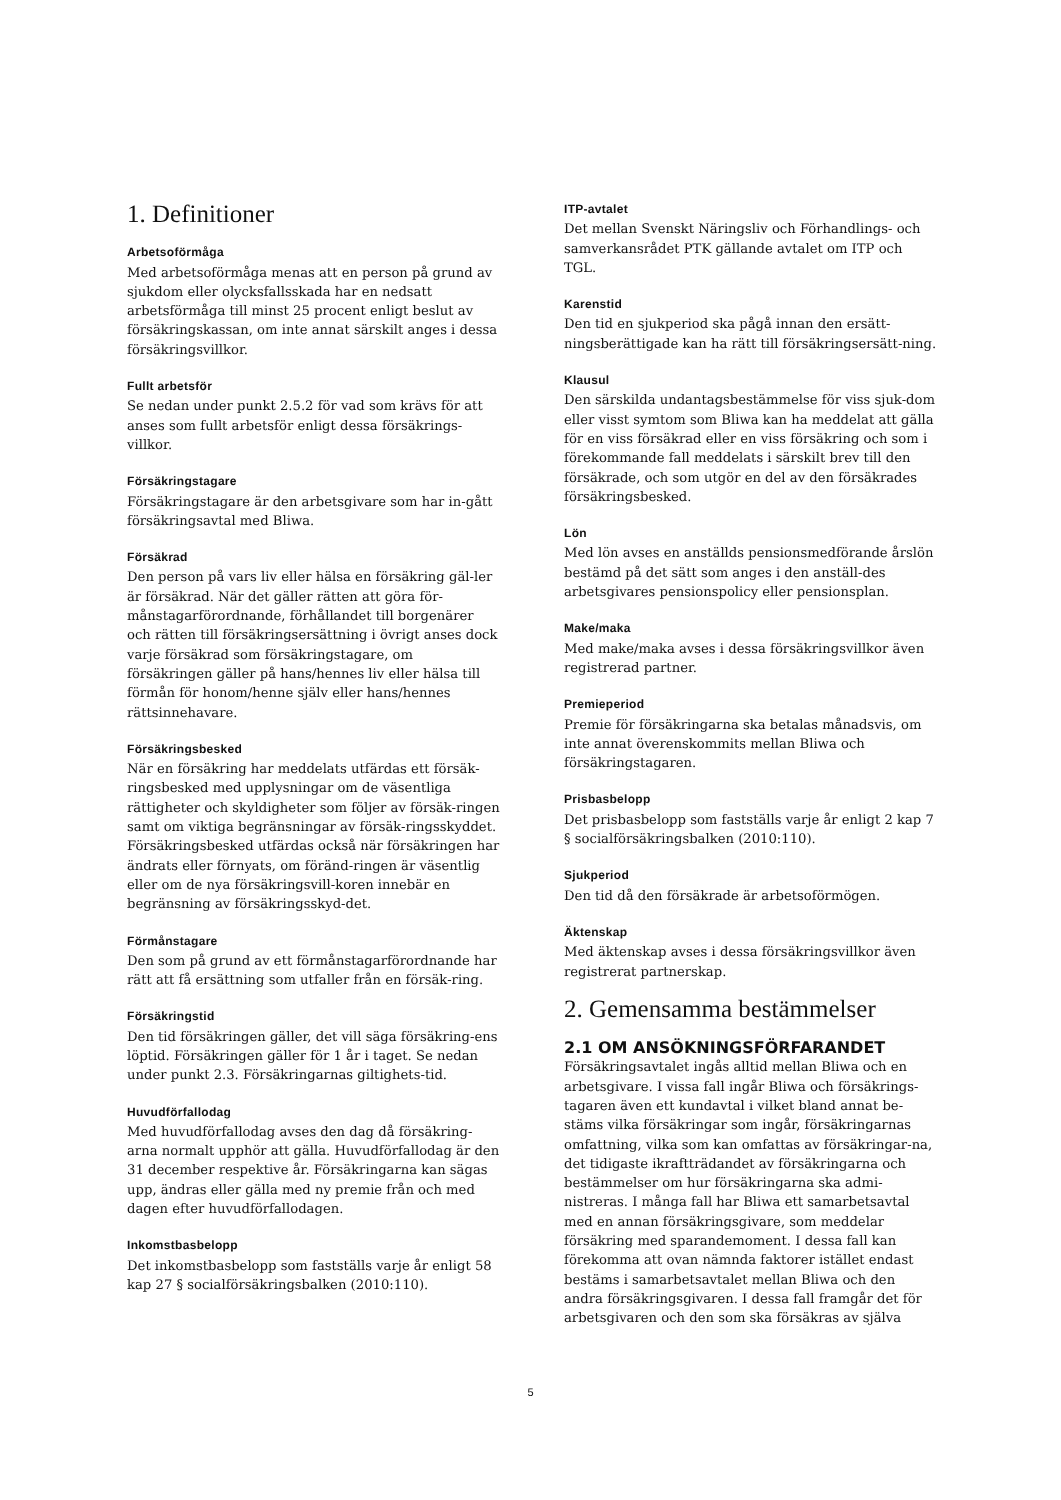1. Definitioner
Arbetsoförmåga
Med arbetsoförmåga menas att en person på grund av sjukdom eller olycksfallsskada har en nedsatt arbetsförmåga till minst 25 procent enligt beslut av försäkringskassan, om inte annat särskilt anges i dessa försäkringsvillkor.
Fullt arbetsför
Se nedan under punkt 2.5.2 för vad som krävs för att anses som fullt arbetsför enligt dessa försäkrings-villkor.
Försäkringstagare
Försäkringstagare är den arbetsgivare som har in-gått försäkringsavtal med Bliwa.
Försäkrad
Den person på vars liv eller hälsa en försäkring gäl-ler är försäkrad. När det gäller rätten att göra för-månstagarförordnande, förhållandet till borgenärer och rätten till försäkringsersättning i övrigt anses dock varje försäkrad som försäkringstagare, om försäkringen gäller på hans/hennes liv eller hälsa till förmån för honom/henne själv eller hans/hennes rättsinnehavare.
Försäkringsbesked
När en försäkring har meddelats utfärdas ett försäk-ringsbesked med upplysningar om de väsentliga rättigheter och skyldigheter som följer av försäk-ringen samt om viktiga begränsningar av försäk-ringsskyddet. Försäkringsbesked utfärdas också när försäkringen har ändrats eller förnyats, om föränd-ringen är väsentlig eller om de nya försäkringsvill-koren innebär en begränsning av försäkringsskyd-det.
Förmånstagare
Den som på grund av ett förmånstagarförordnande har rätt att få ersättning som utfaller från en försäk-ring.
Försäkringstid
Den tid försäkringen gäller, det vill säga försäkring-ens löptid. Försäkringen gäller för 1 år i taget. Se nedan under punkt 2.3. Försäkringarnas giltighets-tid.
Huvudförfallodag
Med huvudförfallodag avses den dag då försäkring-arna normalt upphör att gälla. Huvudförfallodag är den 31 december respektive år. Försäkringarna kan sägas upp, ändras eller gälla med ny premie från och med dagen efter huvudförfallodagen.
Inkomstbasbelopp
Det inkomstbasbelopp som fastställs varje år enligt 58 kap 27 § socialförsäkringsbalken (2010:110).
ITP-avtalet
Det mellan Svenskt Näringsliv och Förhandlings- och samverkansrådet PTK gällande avtalet om ITP och TGL.
Karenstid
Den tid en sjukperiod ska pågå innan den ersätt-ningsberättigade kan ha rätt till försäkringsersätt-ning.
Klausul
Den särskilda undantagsbestämmelse för viss sjuk-dom eller visst symtom som Bliwa kan ha meddelat att gälla för en viss försäkrad eller en viss försäkring och som i förekommande fall meddelats i särskilt brev till den försäkrade, och som utgör en del av den försäkrades försäkringsbesked.
Lön
Med lön avses en anställds pensionsmedförande årslön bestämd på det sätt som anges i den anställ-des arbetsgivares pensionspolicy eller pensionsplan.
Make/maka
Med make/maka avses i dessa försäkringsvillkor även registrerad partner.
Premieperiod
Premie för försäkringarna ska betalas månadsvis, om inte annat överenskommits mellan Bliwa och försäkringstagaren.
Prisbasbelopp
Det prisbasbelopp som fastställs varje år enligt 2 kap 7 § socialförsäkringsbalken (2010:110).
Sjukperiod
Den tid då den försäkrade är arbetsoförmögen.
Äktenskap
Med äktenskap avses i dessa försäkringsvillkor även registrerat partnerskap.
2. Gemensamma bestämmelser
2.1 OM ANSÖKNINGSFÖRFARANDET
Försäkringsavtalet ingås alltid mellan Bliwa och en arbetsgivare. I vissa fall ingår Bliwa och försäkrings-tagaren även ett kundavtal i vilket bland annat be-stäms vilka försäkringar som ingår, försäkringarnas omfattning, vilka som kan omfattas av försäkringar-na, det tidigaste ikraftträdandet av försäkringarna och bestämmelser om hur försäkringarna ska admi-nistreras. I många fall har Bliwa ett samarbetsavtal med en annan försäkringsgivare, som meddelar försäkring med sparandemoment. I dessa fall kan förekomma att ovan nämnda faktorer istället endast bestäms i samarbetsavtalet mellan Bliwa och den andra försäkringsgivaren. I dessa fall framgår det för arbetsgivaren och den som ska försäkras av själva
5